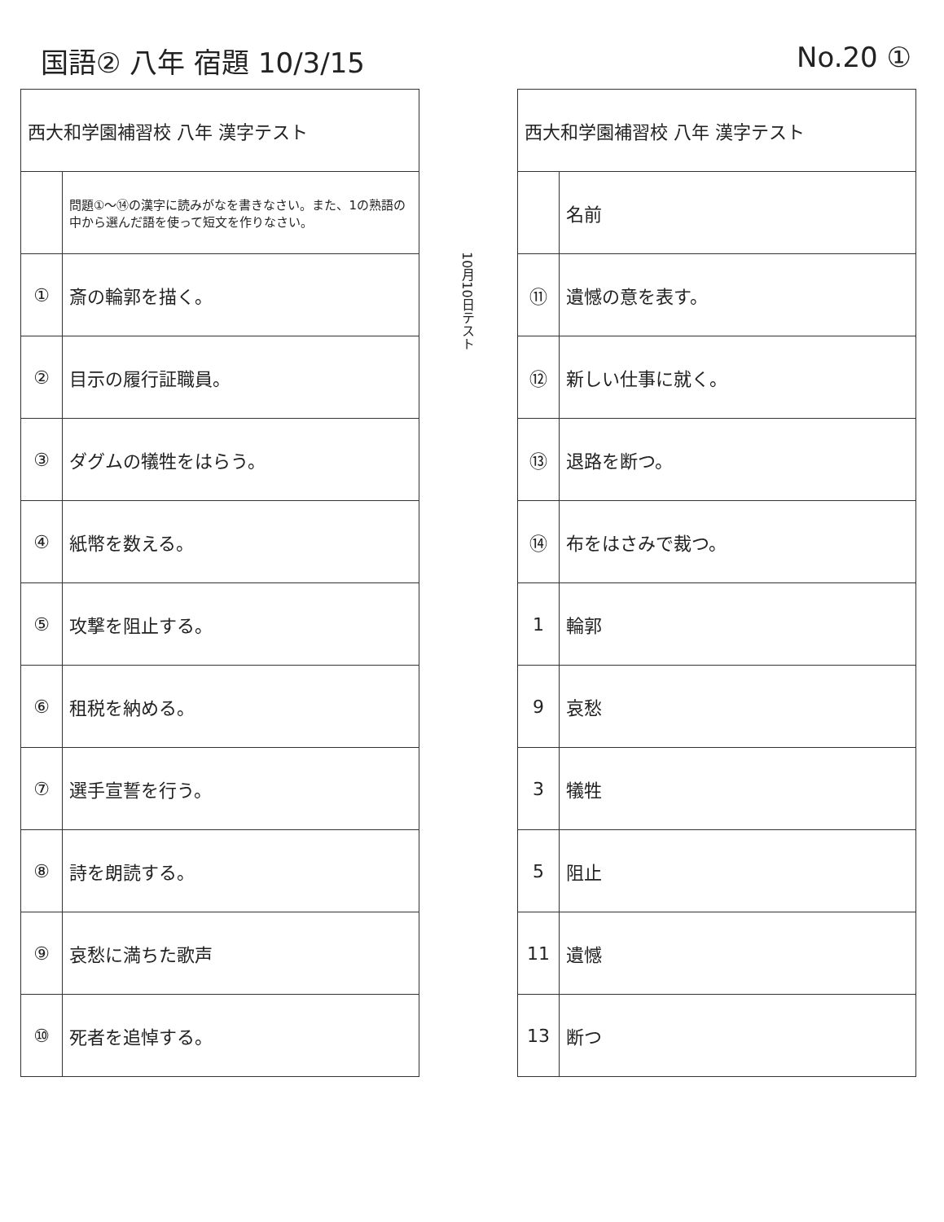国語② 八年 宿題 10/3/15 No.20 ①
| 西大和学園補習校 八年 漢字テスト | |
| | 問題①〜⑭の漢字に読みがなを書きなさい。また、1の熟語の中から選んだ語を使って短文を作りなさい。 |
| ① | 斎の輪郭を描く。 |
| ② | 目示の履行証職員。 |
| ③ | ダグムの犠牲をはらう。 |
| ④ | 紙幣を数える。 |
| ⑤ | 攻撃を阻止する。 |
| ⑥ | 租税を納める。 |
| ⑦ | 選手宣誓を行う。 |
| ⑧ | 詩を朗読する。 |
| ⑨ | 哀愁に満ちた歌声 |
| ⑩ | 死者を追悼する。 |
10月10日テスト
| 西大和学園補習校 八年 漢字テスト | |
| | 名前 |
| ⑪ | 遺憾の意を表す。 |
| ⑫ | 新しい仕事に就く。 |
| ⑬ | 退路を断つ。 |
| ⑭ | 布をはさみで裁つ。 |
| 1 | 輪郭 |
| 9 | 哀愁 |
| 3 | 犠牲 |
| 5 | 阻止 |
| 11 | 遺憾 |
| 13 | 断つ |